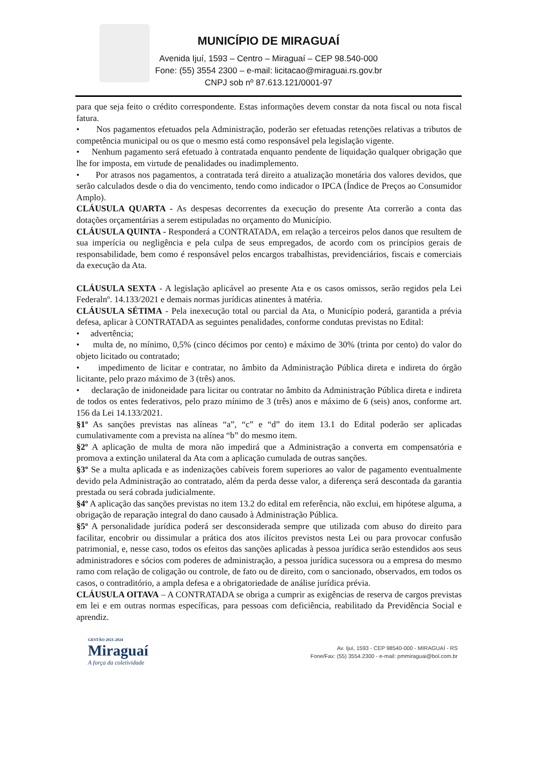MUNICÍPIO DE MIRAGUAÍ
Avenida Ijuí, 1593 – Centro – Miraguaí – CEP 98.540-000
Fone: (55) 3554 2300 – e-mail: licitacao@miraguai.rs.gov.br
CNPJ sob nº 87.613.121/0001-97
para que seja feito o crédito correspondente. Estas informações devem constar da nota fiscal ou nota fiscal fatura.
• Nos pagamentos efetuados pela Administração, poderão ser efetuadas retenções relativas a tributos de competência municipal ou os que o mesmo está como responsável pela legislação vigente.
• Nenhum pagamento será efetuado à contratada enquanto pendente de liquidação qualquer obrigação que lhe for imposta, em virtude de penalidades ou inadimplemento.
• Por atrasos nos pagamentos, a contratada terá direito a atualização monetária dos valores devidos, que serão calculados desde o dia do vencimento, tendo como indicador o IPCA (Índice de Preços ao Consumidor Amplo).
CLÁUSULA QUARTA - As despesas decorrentes da execução do presente Ata correrão a conta das dotações orçamentárias a serem estipuladas no orçamento do Município.
CLÁUSULA QUINTA - Responderá a CONTRATADA, em relação a terceiros pelos danos que resultem de sua imperícia ou negligência e pela culpa de seus empregados, de acordo com os princípios gerais de responsabilidade, bem como é responsável pelos encargos trabalhistas, previdenciários, fiscais e comerciais da execução da Ata.
CLÁUSULA SEXTA - A legislação aplicável ao presente Ata e os casos omissos, serão regidos pela Lei Federalnº. 14.133/2021 e demais normas jurídicas atinentes à matéria.
CLÁUSULA SÉTIMA - Pela inexecução total ou parcial da Ata, o Município poderá, garantida a prévia defesa, aplicar à CONTRATADA as seguintes penalidades, conforme condutas previstas no Edital:
• advertência;
• multa de, no mínimo, 0,5% (cinco décimos por cento) e máximo de 30% (trinta por cento) do valor do objeto licitado ou contratado;
• impedimento de licitar e contratar, no âmbito da Administração Pública direta e indireta do órgão licitante, pelo prazo máximo de 3 (três) anos.
• declaração de inidoneidade para licitar ou contratar no âmbito da Administração Pública direta e indireta de todos os entes federativos, pelo prazo mínimo de 3 (três) anos e máximo de 6 (seis) anos, conforme art. 156 da Lei 14.133/2021.
§1º As sanções previstas nas alíneas “a”, “c” e “d” do item 13.1 do Edital poderão ser aplicadas cumulativamente com a prevista na alínea “b” do mesmo item.
§2º A aplicação de multa de mora não impedirá que a Administração a converta em compensatória e promova a extinção unilateral da Ata com a aplicação cumulada de outras sanções.
§3º Se a multa aplicada e as indenizações cabíveis forem superiores ao valor de pagamento eventualmente devido pela Administração ao contratado, além da perda desse valor, a diferença será descontada da garantia prestada ou será cobrada judicialmente.
§4º A aplicação das sanções previstas no item 13.2 do edital em referência, não exclui, em hipótese alguma, a obrigação de reparação integral do dano causado à Administração Pública.
§5º A personalidade jurídica poderá ser desconsiderada sempre que utilizada com abuso do direito para facilitar, encobrir ou dissimular a prática dos atos ilícitos previstos nesta Lei ou para provocar confusão patrimonial, e, nesse caso, todos os efeitos das sanções aplicadas à pessoa jurídica serão estendidos aos seus administradores e sócios com poderes de administração, a pessoa jurídica sucessora ou a empresa do mesmo ramo com relação de coligação ou controle, de fato ou de direito, com o sancionado, observados, em todos os casos, o contraditório, a ampla defesa e a obrigatoriedade de análise jurídica prévia.
CLÁUSULA OITAVA – A CONTRATADA se obriga a cumprir as exigências de reserva de cargos previstas em lei e em outras normas específicas, para pessoas com deficiência, reabilitado da Previdência Social e aprendiz.
GESTÃO 2021-2024
Miraguaí
A força da coletividade
Av. Ijuí, 1593 - CEP 98540-000 - MIRAGUAÍ - RS
Fone/Fax: (55) 3554.2300 - e-mail: pmmiraguai@bol.com.br